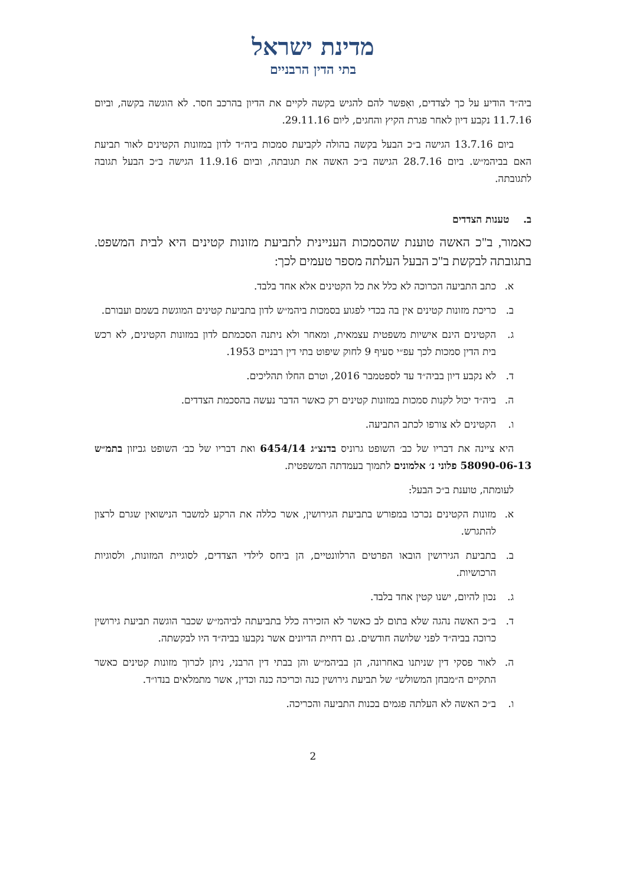מדינת ישראל
בתי הדין הרבניים
ביה״ד הודיע על כך לצדדים, ואִפשר להם להגיש בקשה לקיים את הדיון בהרכב חסר. לא הוגשה בקשה, וביום 11.7.16 נקבע דיון לאחר פגרת הקיץ והחגים, ליום 29.11.16.
ביום 13.7.16 הגישה ב״כ הבעל בקשה בהולה לקביעת סמכות ביה״ד לדון במזונות הקטינים לאור תביעת האם בביהמ״ש. ביום 28.7.16 הגישה ב״כ האשה את תגובתה, וביום 11.9.16 הגישה ב״כ הבעל תגובה לתגובתה.
ב. טענות הצדדים
כאמור, ב"כ האשה טוענת שהסמכות העניינית לתביעת מזונות קטינים היא לבית המשפט. בתגובתה לבקשת ב"כ הבעל העלתה מספר טעמים לכך:
א. כתב התביעה הכרוכה לא כלל את כל הקטינים אלא אחד בלבד.
ב. כריכת מזונות קטינים אין בה בכדי לפגוע בסמכות ביהמ״ש לדון בתביעת קטינים המוגשת בשמם ועבורם.
ג. הקטינים הינם אישיות משפטית עצמאית, ומאחר ולא ניתנה הסכמתם לדון במזונות הקטינים, לא רכש בית הדין סמכות לכך עפ״י סעיף 9 לחוק שיפוט בתי דין רבניים 1953.
ד. לא נקבע דיון בביה״ד עד לספטמבר 2016, וטרם החלו תהליכים.
ה. ביה״ד יכול לקנות סמכות במזונות קטינים רק כאשר הדבר נעשה בהסכמת הצדדים.
ו. הקטינים לא צורפו לכתב התביעה.
היא ציינה את דבריו של כב׳ השופט גרוניס בדנצ״ג 6454/14 ואת דבריו של כב׳ השופט גביזון בתמ״ש 58090-06-13 פלוני נ׳ אלמונים לתמוך בעמדתה המשפטית.
לעומתה, טוענת ב״כ הבעל:
א. מזונות הקטינים נכרכו במפורש בתביעת הגירושין, אשר כללה את הרקע למשבר הנישואין שגרם לרצון להתגרש.
ב. בתביעת הגירושין הובאו הפרטים הרלוונטיים, הן ביחס לילדי הצדדים, לסוגיית המזונות, ולסוגיות הרכושיות.
ג. נכון להיום, ישנו קטין אחד בלבד.
ד. ב״כ האשה נהגה שלא בתום לב כאשר לא הזכירה כלל בתביעתה לביהמ״ש שכבר הוגשה תביעת גירושין כרוכה בביה״ד לפני שלושה חודשים. גם דחיית הדיונים אשר נקבעו בביה״ד היו לבקשתה.
ה. לאור פסקי דין שניתנו באחרונה, הן בביהמ״ש והן בבתי דין הרבני, ניתן לכרוך מזונות קטינים כאשר התקיים ה״מבחן המשולש״ של תביעת גירושין כנה וכריכה כנה וכדין, אשר מתמלאים בנדו״ד.
ו. ב״כ האשה לא העלתה פגמים בכנות התביעה והכריכה.
2